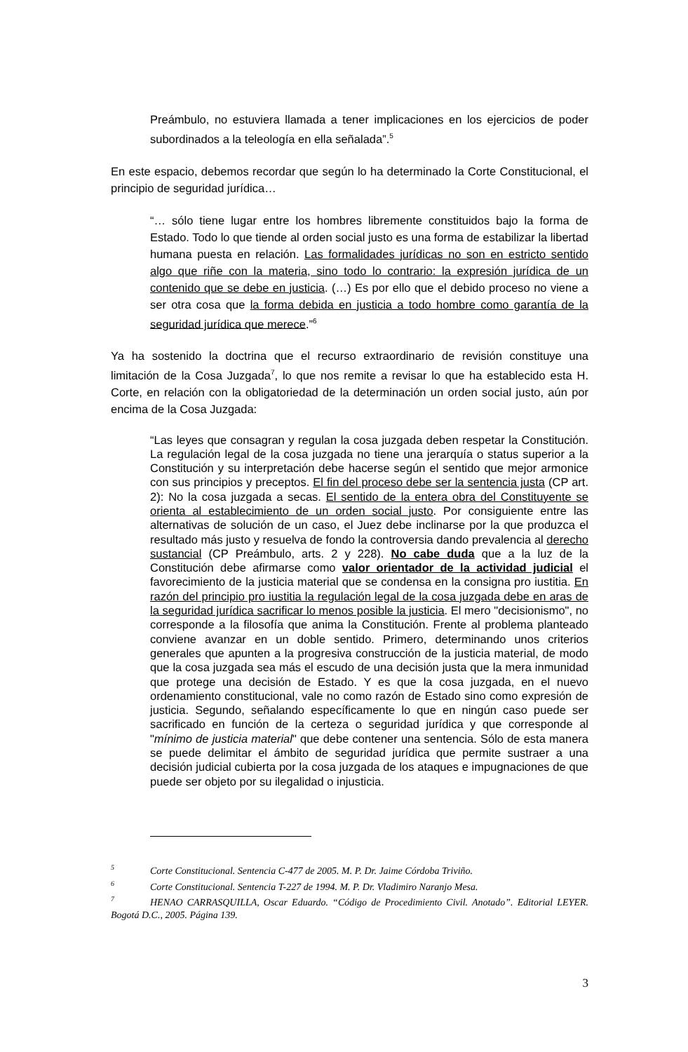Preámbulo, no estuviera llamada a tener implicaciones en los ejercicios de poder subordinados a la teleología en ella señalada”.<sup>5</sup>
En este espacio, debemos recordar que según lo ha determinado la Corte Constitucional, el principio de seguridad jurídica…
“… sólo tiene lugar entre los hombres libremente constituidos bajo la forma de Estado. Todo lo que tiende al orden social justo es una forma de estabilizar la libertad humana puesta en relación. Las formalidades jurídicas no son en estricto sentido algo que riñe con la materia, sino todo lo contrario: la expresión jurídica de un contenido que se debe en justicia. (…) Es por ello que el debido proceso no viene a ser otra cosa que la forma debida en justicia a todo hombre como garantía de la seguridad jurídica que merece.”<sup>6</sup>
Ya ha sostenido la doctrina que el recurso extraordinario de revisión constituye una limitación de la Cosa Juzgada<sup>7</sup>, lo que nos remite a revisar lo que ha establecido esta H. Corte, en relación con la obligatoriedad de la determinación un orden social justo, aún por encima de la Cosa Juzgada:
“Las leyes que consagran y regulan la cosa juzgada deben respetar la Constitución. La regulación legal de la cosa juzgada no tiene una jerarquía o status superior a la Constitución y su interpretación debe hacerse según el sentido que mejor armonice con sus principios y preceptos. El fin del proceso debe ser la sentencia justa (CP art. 2): No la cosa juzgada a secas. El sentido de la entera obra del Constituyente se orienta al establecimiento de un orden social justo. Por consiguiente entre las alternativas de solución de un caso, el Juez debe inclinarse por la que produzca el resultado más justo y resuelva de fondo la controversia dando prevalencia al derecho sustancial (CP Preámbulo, arts. 2 y 228). No cabe duda que a la luz de la Constitución debe afirmarse como valor orientador de la actividad judicial el favorecimiento de la justicia material que se condensa en la consigna pro iustitia. En razón del principio pro iustitia la regulación legal de la cosa juzgada debe en aras de la seguridad jurídica sacrificar lo menos posible la justicia. El mero "decisionismo", no corresponde a la filosofía que anima la Constitución. Frente al problema planteado conviene avanzar en un doble sentido. Primero, determinando unos criterios generales que apunten a la progresiva construcción de la justicia material, de modo que la cosa juzgada sea más el escudo de una decisión justa que la mera inmunidad que protege una decisión de Estado. Y es que la cosa juzgada, en el nuevo ordenamiento constitucional, vale no como razón de Estado sino como expresión de justicia. Segundo, señalando específicamente lo que en ningún caso puede ser sacrificado en función de la certeza o seguridad jurídica y que corresponde al "mínimo de justicia material" que debe contener una sentencia. Sólo de esta manera se puede delimitar el ámbito de seguridad jurídica que permite sustraer a una decisión judicial cubierta por la cosa juzgada de los ataques e impugnaciones de que puede ser objeto por su ilegalidad o injusticia.
<sup>5</sup> Corte Constitucional. Sentencia C-477 de 2005. M. P. Dr. Jaime Córdoba Triviño.
<sup>6</sup> Corte Constitucional. Sentencia T-227 de 1994. M. P. Dr. Vladimiro Naranjo Mesa.
<sup>7</sup> HENAO CARRASQUILLA, Oscar Eduardo. “Código de Procedimiento Civil. Anotado”. Editorial LEYER. Bogotá D.C., 2005. Página 139.
3